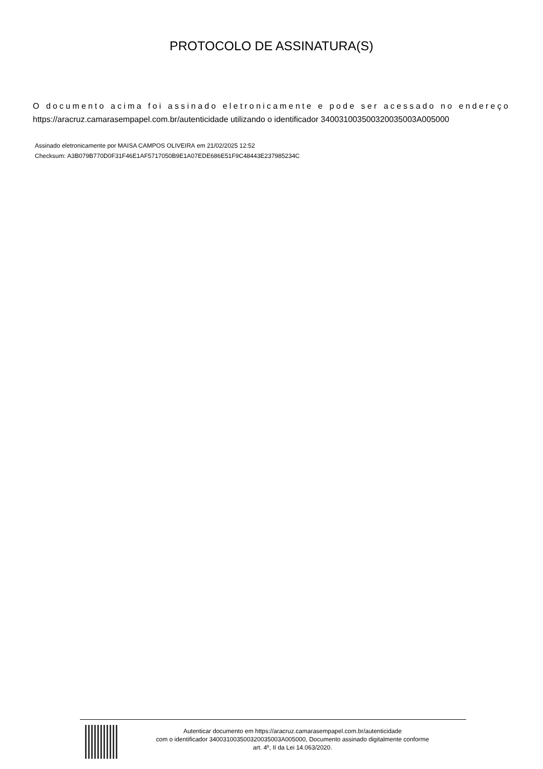PROTOCOLO DE ASSINATURA(S)
O documento acima foi assinado eletronicamente e pode ser acessado no endereço https://aracruz.camarasempapel.com.br/autenticidade utilizando o identificador 340031003500320035003A005000
Assinado eletronicamente por MAISA CAMPOS OLIVEIRA em 21/02/2025 12:52
Checksum: A3B079B770D0F31F46E1AF5717050B9E1A07EDE686E51F9C48443E237985234C
Autenticar documento em https://aracruz.camarasempapel.com.br/autenticidade
com o identificador 340031003500320035003A005000, Documento assinado digitalmente conforme
art. 4º, II da Lei 14.063/2020.